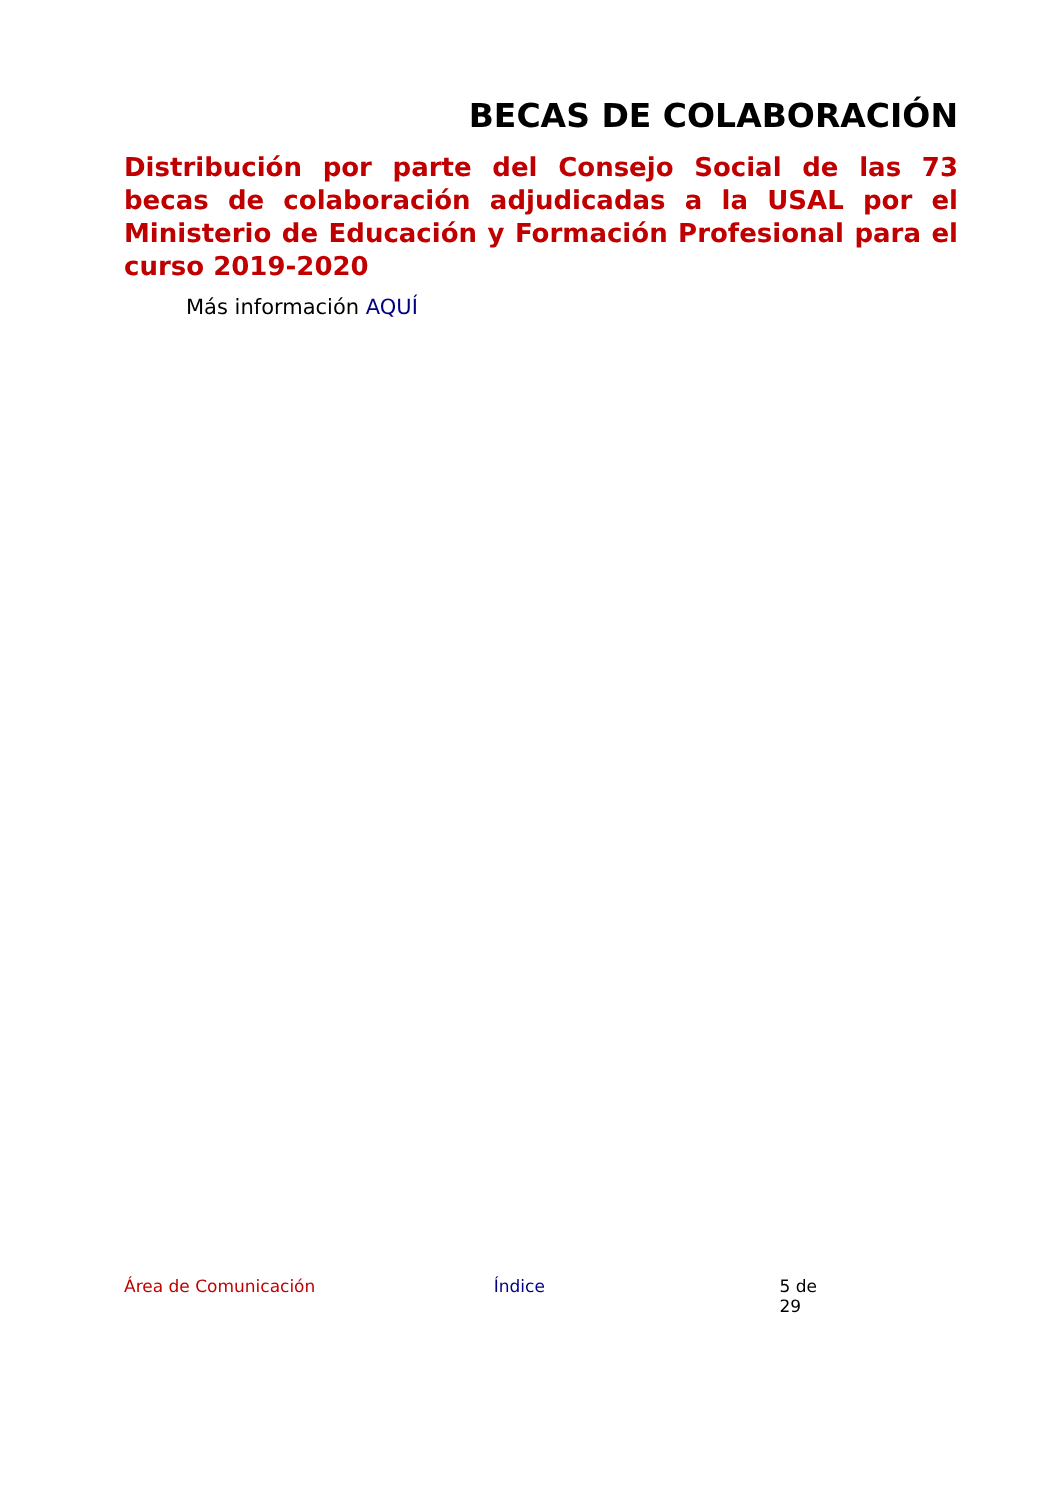BECAS DE COLABORACIÓN
Distribución por parte del Consejo Social de las 73 becas de colaboración adjudicadas a la USAL por el Ministerio de Educación y Formación Profesional para el curso 2019-2020
Más información AQUÍ
Área de Comunicación Índice 5 de 29